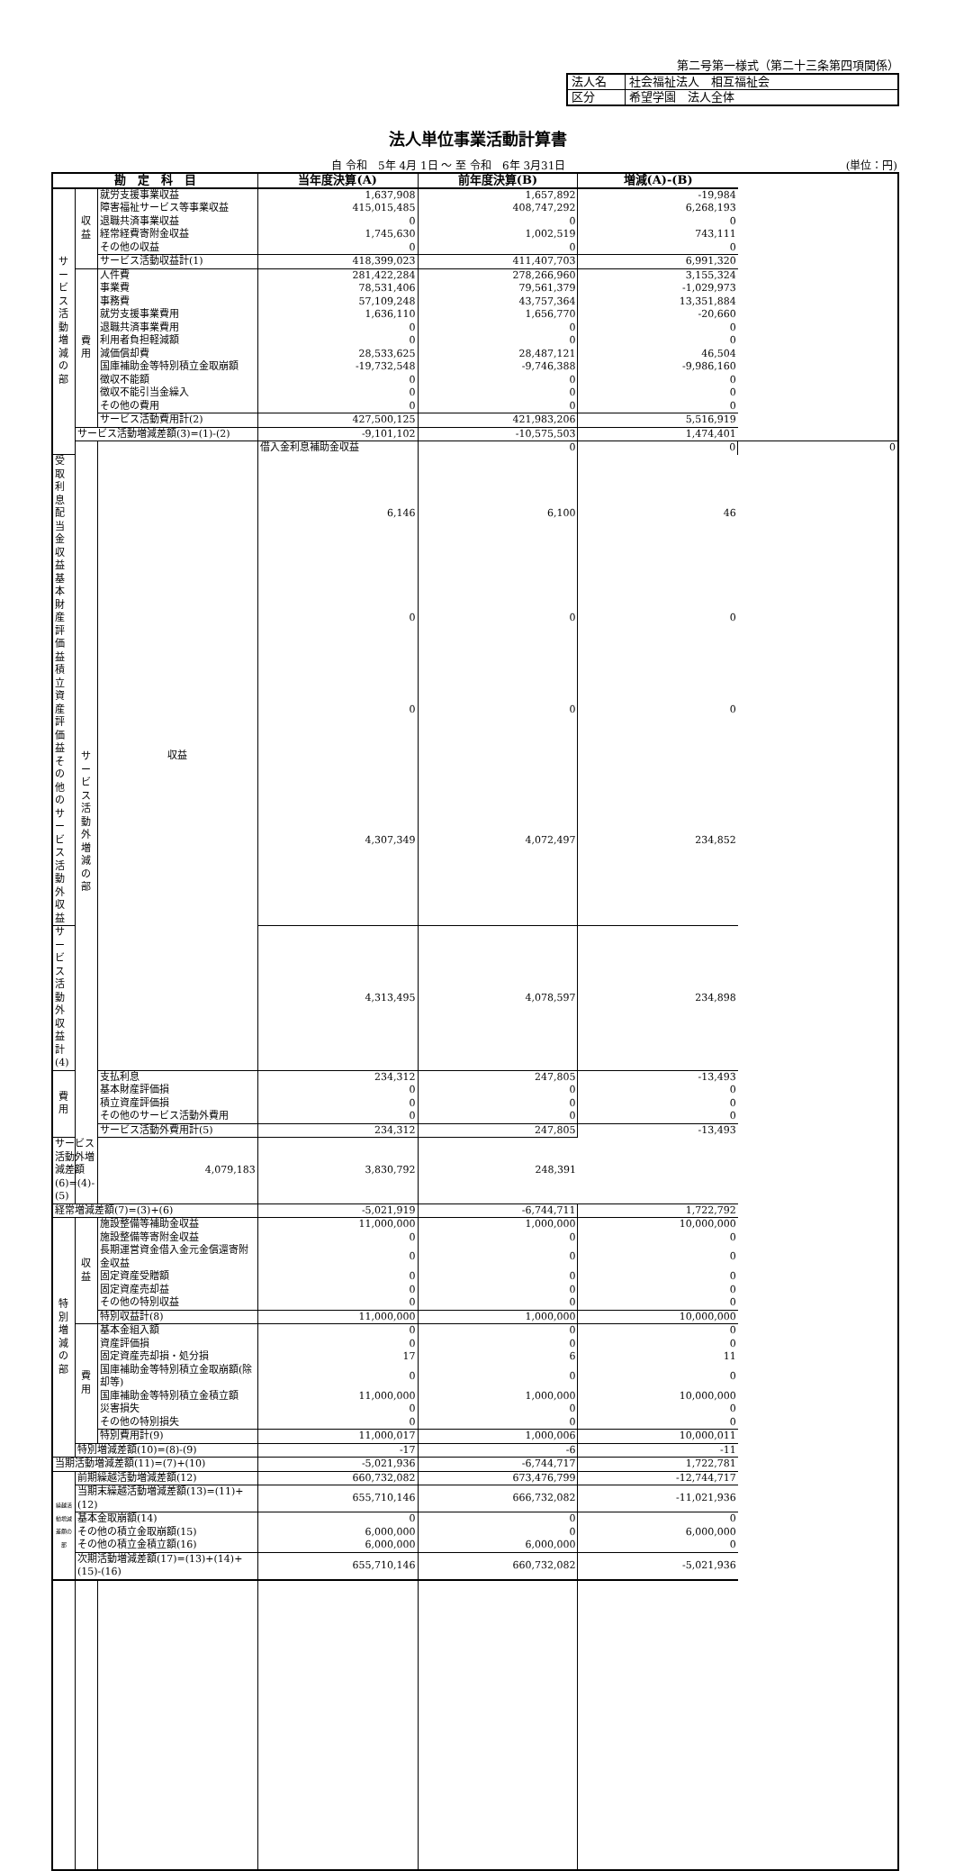第二号第一様式（第二十三条第四項関係）
| 法人名 | 社会福祉法人 相互福祉会 |
| 区分 | 希望学園 法人全体 |
法人単位事業活動計算書
自 令和　5年 4月 1日 ～ 至 令和　6年 3月31日 (単位：円)
| 勘 定 科 目 | | | 当年度決算(A) | 前年度決算(B) | 増減(A)-(B) | |
| --- | --- | --- | --- | --- | --- | --- |
| サービス活動増減の部 | 収益 | 就労支援事業収益 | 1,637,908 | 1,657,892 | -19,984 | |
| | | 障害福祉サービス等事業収益 | 415,015,485 | 408,747,292 | 6,268,193 | |
| | | 退職共済事業収益 | 0 | 0 | 0 | |
| | | 経常経費寄附金収益 | 1,745,630 | 1,002,519 | 743,111 | |
| | | その他の収益 | 0 | 0 | 0 | |
| | | サービス活動収益計(1) | 418,399,023 | 411,407,703 | 6,991,320 | |
| | 費用 | 人件費 | 281,422,284 | 278,266,960 | 3,155,324 | |
| | | 事業費 | 78,531,406 | 79,561,379 | -1,029,973 | |
| | | 事務費 | 57,109,248 | 43,757,364 | 13,351,884 | |
| | | 就労支援事業費用 | 1,636,110 | 1,656,770 | -20,660 | |
| | | 退職共済事業費用 | 0 | 0 | 0 | |
| | | 利用者負担軽減額 | 0 | 0 | 0 | |
| | | 減価償却費 | 28,533,625 | 28,487,121 | 46,504 | |
| | | 国庫補助金等特別積立金取崩額 | -19,732,548 | -9,746,388 | -9,986,160 | |
| | | 徴収不能額 | 0 | 0 | 0 | |
| | | 徴収不能引当金繰入 | 0 | 0 | 0 | |
| | | その他の費用 | 0 | 0 | 0 | |
| | | サービス活動費用計(2) | 427,500,125 | 421,983,206 | 5,516,919 | |
| | サービス活動増減差額(3)=(1)-(2) | | -9,101,102 | -10,575,503 | 1,474,401 | |
| | サービス活動外増減の部 | 収益 | 借入金利息補助金収益 | 0 | 0 | 0 |
| 受取利息配当金収益 | | | 6,146 | 6,100 | 46 | |
| 基本財産評価益 | | | 0 | 0 | 0 | |
| 積立資産評価益 | | | 0 | 0 | 0 | |
| その他のサービス活動外収益 | | | 4,307,349 | 4,072,497 | 234,852 | |
| サービス活動外収益計(4) | | | 4,313,495 | 4,078,597 | 234,898 | |
| 費用 | | 支払利息 | 234,312 | 247,805 | -13,493 | |
| | | 基本財産評価損 | 0 | 0 | 0 | |
| | | 積立資産評価損 | 0 | 0 | 0 | |
| | | その他のサービス活動外費用 | 0 | 0 | 0 | |
| | | サービス活動外費用計(5) | 234,312 | 247,805 | -13,493 | |
| サービス活動外増減差額(6)=(4)-(5) | | 4,079,183 | 3,830,792 | 248,391 | | |
| 経常増減差額(7)=(3)+(6) | | | -5,021,919 | -6,744,711 | 1,722,792 | |
| 特別増減の部 | 収益 | 施設整備等補助金収益 | 11,000,000 | 1,000,000 | 10,000,000 | |
| | | 施設整備等寄附金収益 | 0 | 0 | 0 | |
| | | 長期運営資金借入金元金償還寄附金収益 | 0 | 0 | 0 | |
| | | 固定資産受贈額 | 0 | 0 | 0 | |
| | | 固定資産売却益 | 0 | 0 | 0 | |
| | | その他の特別収益 | 0 | 0 | 0 | |
| | | 特別収益計(8) | 11,000,000 | 1,000,000 | 10,000,000 | |
| | 費用 | 基本金組入額 | 0 | 0 | 0 | |
| | | 資産評価損 | 0 | 0 | 0 | |
| | | 固定資産売却損・処分損 | 17 | 6 | 11 | |
| | | 国庫補助金等特別積立金取崩額(除却等) | 0 | 0 | 0 | |
| | | 国庫補助金等特別積立金積立額 | 11,000,000 | 1,000,000 | 10,000,000 | |
| | | 災害損失 | 0 | 0 | 0 | |
| | | その他の特別損失 | 0 | 0 | 0 | |
| | | 特別費用計(9) | 11,000,017 | 1,000,006 | 10,000,011 | |
| | 特別増減差額(10)=(8)-(9) | | -17 | -6 | -11 | |
| 当期活動増減差額(11)=(7)+(10) | | | -5,021,936 | -6,744,717 | 1,722,781 | |
| 繰越活動増減差額の部 | 前期繰越活動増減差額(12) | | 660,732,082 | 673,476,799 | -12,744,717 | |
| | 当期末繰越活動増減差額(13)=(11)+(12) | | 655,710,146 | 666,732,082 | -11,021,936 | |
| | 基本金取崩額(14) | | 0 | 0 | 0 | |
| | その他の積立金取崩額(15) | | 6,000,000 | 0 | 6,000,000 | |
| | その他の積立金積立額(16) | | 6,000,000 | 6,000,000 | 0 | |
| | 次期活動増減差額(17)=(13)+(14)+(15)-(16) | | 655,710,146 | 660,732,082 | -5,021,936 | |